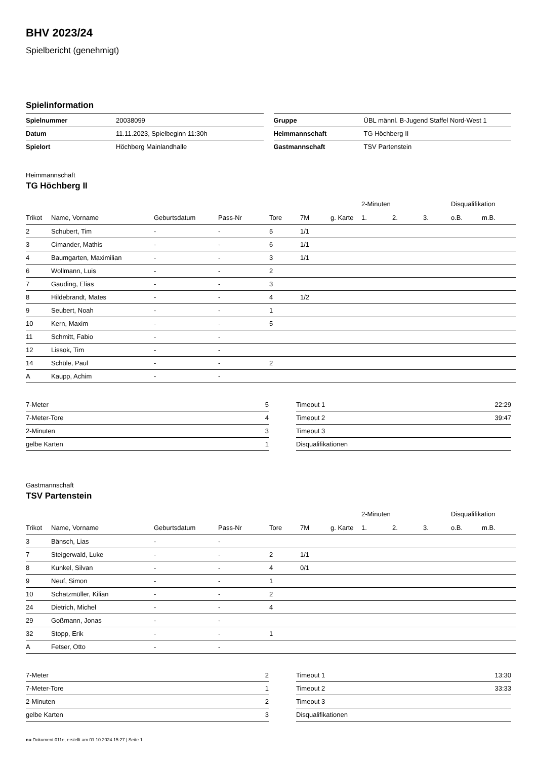BHV 2023/24
Spielbericht (genehmigt)
Spielinformation
| Spielnummer | 20038099 |
| Datum | 11.11.2023, Spielbeginn 11:30h |
| Spielort | Höchberg Mainlandhalle |
| Gruppe | ÜBL männl. B-Jugend Staffel Nord-West 1 |
| Heimmannschaft | TG Höchberg II |
| Gastmannschaft | TSV Partenstein |
Heimmannschaft
TG Höchberg II
| | | | | | | | 2-Minuten | | | Disqualifikation | |
| --- | --- | --- | --- | --- | --- | --- | --- | --- | --- | --- | --- |
| Trikot | Name, Vorname | Geburtsdatum | Pass-Nr | Tore | 7M | g. Karte | 1. | 2. | 3. | o.B. | m.B. |
| 2 | Schubert, Tim | - | - | 5 | 1/1 | | | | | | |
| 3 | Cimander, Mathis | - | - | 6 | 1/1 | | | | | | |
| 4 | Baumgarten, Maximilian | - | - | 3 | 1/1 | | | | | | |
| 6 | Wollmann, Luis | - | - | 2 | | | | | | | |
| 7 | Gauding, Elias | - | - | 3 | | | | | | | |
| 8 | Hildebrandt, Mates | - | - | 4 | 1/2 | | | | | | |
| 9 | Seubert, Noah | - | - | 1 | | | | | | | |
| 10 | Kern, Maxim | - | - | 5 | | | | | | | |
| 11 | Schmitt, Fabio | - | - | | | | | | | | |
| 12 | Lissok, Tim | - | - | | | | | | | | |
| 14 | Schüle, Paul | - | - | 2 | | | | | | | |
| A | Kaupp, Achim | - | - | | | | | | | | |
| 7-Meter | 5 |
| 7-Meter-Tore | 4 |
| 2-Minuten | 3 |
| gelbe Karten | 1 |
| Timeout 1 | 22:29 |
| Timeout 2 | 39:47 |
| Timeout 3 | |
| Disqualifikationen | |
Gastmannschaft
TSV Partenstein
| | | | | | | | 2-Minuten | | | Disqualifikation | |
| --- | --- | --- | --- | --- | --- | --- | --- | --- | --- | --- | --- |
| Trikot | Name, Vorname | Geburtsdatum | Pass-Nr | Tore | 7M | g. Karte | 1. | 2. | 3. | o.B. | m.B. |
| 3 | Bänsch, Lias | - | - | | | | | | | | |
| 7 | Steigerwald, Luke | - | - | 2 | 1/1 | | | | | | |
| 8 | Kunkel, Silvan | - | - | 4 | 0/1 | | | | | | |
| 9 | Neuf, Simon | - | - | 1 | | | | | | | |
| 10 | Schatzmüller, Kilian | - | - | 2 | | | | | | | |
| 24 | Dietrich, Michel | - | - | 4 | | | | | | | |
| 29 | Goßmann, Jonas | - | - | | | | | | | | |
| 32 | Stopp, Erik | - | - | 1 | | | | | | | |
| A | Fetser, Otto | - | - | | | | | | | | |
| 7-Meter | 2 |
| 7-Meter-Tore | 1 |
| 2-Minuten | 2 |
| gelbe Karten | 3 |
| Timeout 1 | 13:30 |
| Timeout 2 | 33:33 |
| Timeout 3 | |
| Disqualifikationen | |
nu.Dokument 011e, erstellt am 01.10.2024 15:27 | Seite 1